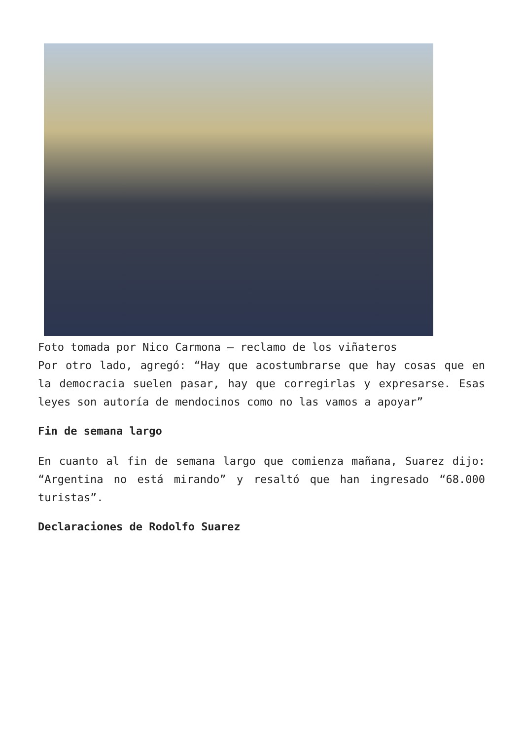Foto tomada por Nico Carmona – reclamo de los viñateros
Por otro lado, agregó: “Hay que acostumbrarse que hay cosas que en la democracia suelen pasar, hay que corregirlas y expresarse. Esas leyes son autoría de mendocinos como no las vamos a apoyar”
Fin de semana largo
En cuanto al fin de semana largo que comienza mañana, Suarez dijo: “Argentina no está mirando” y resaltó que han ingresado “68.000 turistas”.
Declaraciones de Rodolfo Suarez